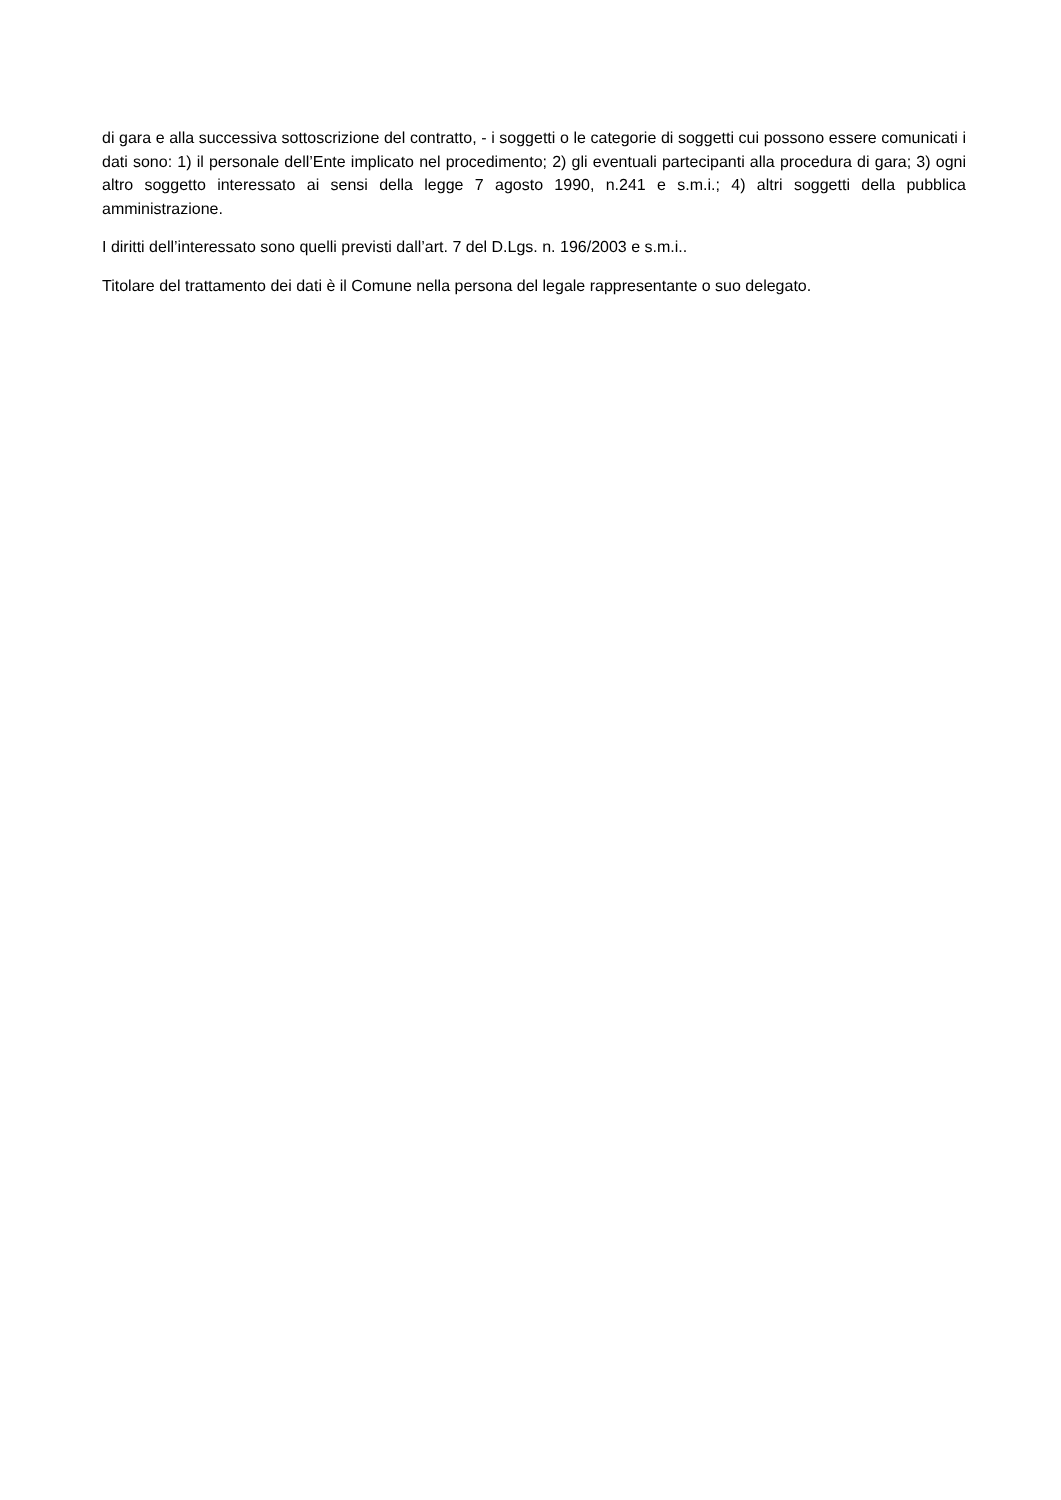di gara e alla successiva sottoscrizione del contratto, - i soggetti o le categorie di soggetti cui possono essere comunicati i dati sono: 1) il personale dell’Ente implicato nel procedimento; 2) gli eventuali partecipanti alla procedura di gara; 3) ogni altro soggetto interessato ai sensi della legge 7 agosto 1990, n.241 e s.m.i.; 4) altri soggetti della pubblica amministrazione.
I diritti dell’interessato sono quelli previsti dall’art. 7 del D.Lgs. n. 196/2003 e s.m.i..
Titolare del trattamento dei dati è il Comune nella persona del legale rappresentante o suo delegato.